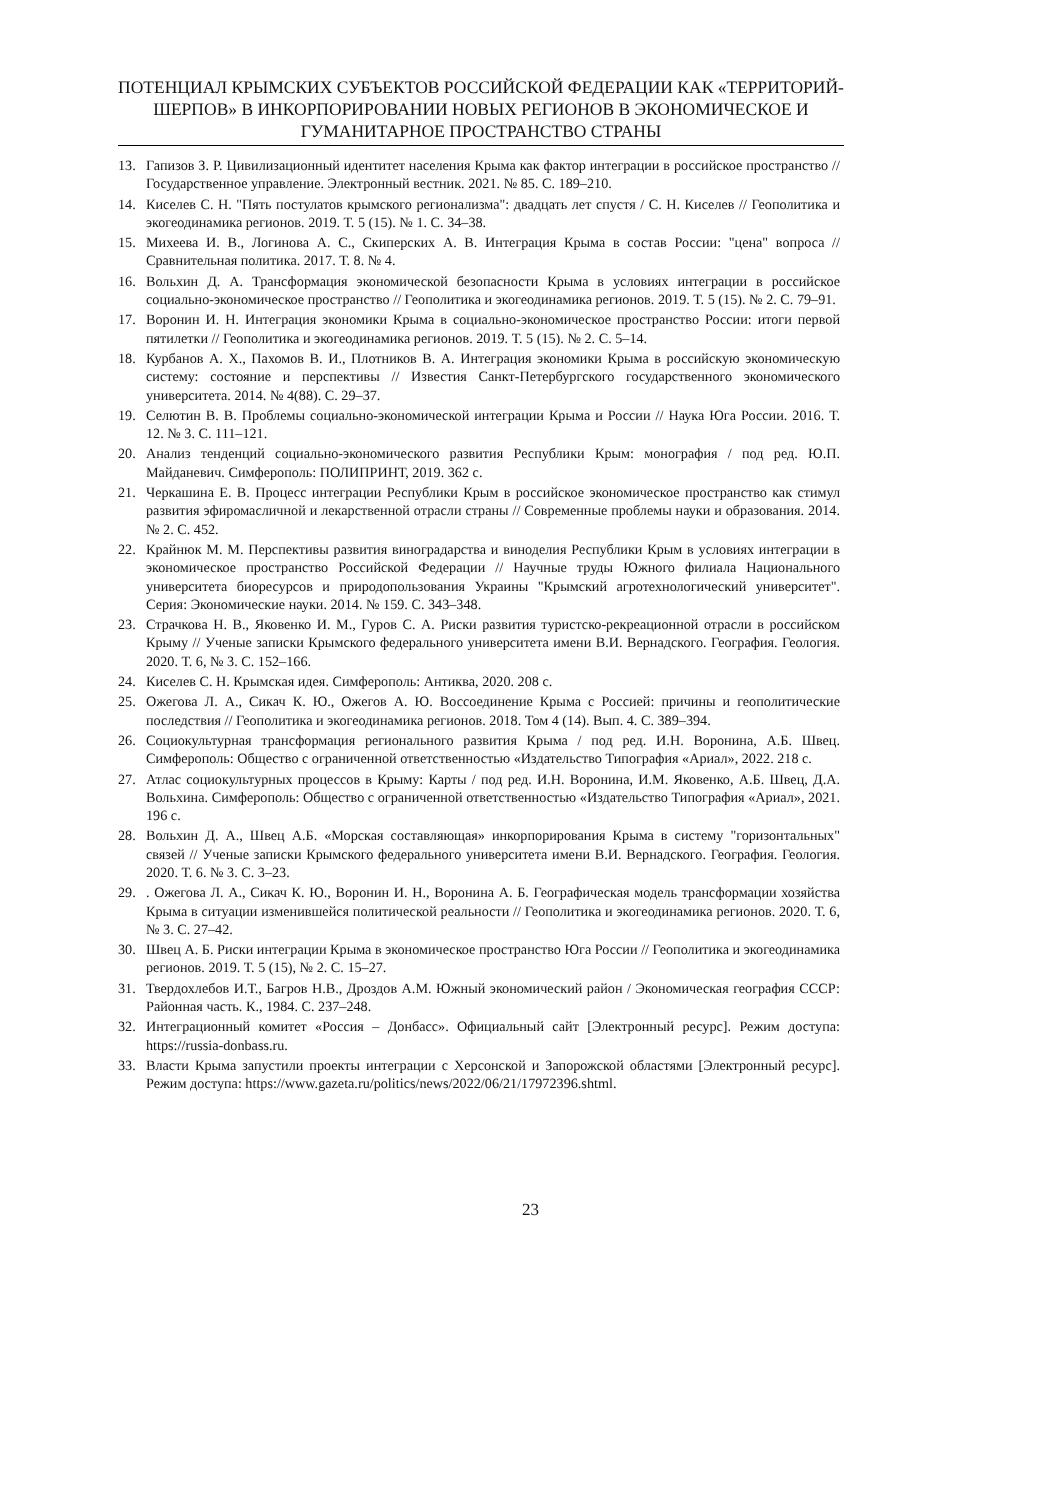ПОТЕНЦИАЛ КРЫМСКИХ СУБЪЕКТОВ РОССИЙСКОЙ ФЕДЕРАЦИИ КАК «ТЕРРИТОРИЙ-ШЕРПОВ» В ИНКОРПОРИРОВАНИИ НОВЫХ РЕГИОНОВ В ЭКОНОМИЧЕСКОЕ И ГУМАНИТАРНОЕ ПРОСТРАНСТВО СТРАНЫ
13. Гапизов З. Р. Цивилизационный идентитет населения Крыма как фактор интеграции в российское пространство // Государственное управление. Электронный вестник. 2021. № 85. С. 189–210.
14. Киселев С. Н. "Пять постулатов крымского регионализма": двадцать лет спустя / С. Н. Киселев // Геополитика и экогеодинамика регионов. 2019. Т. 5 (15). № 1. С. 34–38.
15. Михеева И. В., Логинова А. С., Скиперских А. В. Интеграция Крыма в состав России: "цена" вопроса // Сравнительная политика. 2017. Т. 8. № 4.
16. Вольхин Д. А. Трансформация экономической безопасности Крыма в условиях интеграции в российское социально-экономическое пространство // Геополитика и экогеодинамика регионов. 2019. Т. 5 (15). № 2. С. 79–91.
17. Воронин И. Н. Интеграция экономики Крыма в социально-экономическое пространство России: итоги первой пятилетки // Геополитика и экогеодинамика регионов. 2019. Т. 5 (15). № 2. С. 5–14.
18. Курбанов А. Х., Пахомов В. И., Плотников В. А. Интеграция экономики Крыма в российскую экономическую систему: состояние и перспективы // Известия Санкт-Петербургского государственного экономического университета. 2014. № 4(88). С. 29–37.
19. Селютин В. В. Проблемы социально-экономической интеграции Крыма и России // Наука Юга России. 2016. Т. 12. № 3. С. 111–121.
20. Анализ тенденций социально-экономического развития Республики Крым: монография / под ред. Ю.П. Майданевич. Симферополь: ПОЛИПРИНТ, 2019. 362 с.
21. Черкашина Е. В. Процесс интеграции Республики Крым в российское экономическое пространство как стимул развития эфиромасличной и лекарственной отрасли страны // Современные проблемы науки и образования. 2014. № 2. С. 452.
22. Крайнюк М. М. Перспективы развития виноградарства и виноделия Республики Крым в условиях интеграции в экономическое пространство Российской Федерации // Научные труды Южного филиала Национального университета биоресурсов и природопользования Украины "Крымский агротехнологический университет". Серия: Экономические науки. 2014. № 159. С. 343–348.
23. Страчкова Н. В., Яковенко И. М., Гуров С. А. Риски развития туристско-рекреационной отрасли в российском Крыму // Ученые записки Крымского федерального университета имени В.И. Вернадского. География. Геология. 2020. Т. 6, № 3. С. 152–166.
24. Киселев С. Н. Крымская идея. Симферополь: Антиква, 2020. 208 с.
25. Ожегова Л. А., Сикач К. Ю., Ожегов А. Ю. Воссоединение Крыма с Россией: причины и геополитические последствия // Геополитика и экогеодинамика регионов. 2018. Том 4 (14). Вып. 4. С. 389–394.
26. Социокультурная трансформация регионального развития Крыма / под ред. И.Н. Воронина, А.Б. Швец. Симферополь: Общество с ограниченной ответственностью «Издательство Типография «Ариал», 2022. 218 с.
27. Атлас социокультурных процессов в Крыму: Карты / под ред. И.Н. Воронина, И.М. Яковенко, А.Б. Швец, Д.А. Вольхина. Симферополь: Общество с ограниченной ответственностью «Издательство Типография «Ариал», 2021. 196 с.
28. Вольхин Д. А., Швец А.Б. «Морская составляющая» инкорпорирования Крыма в систему "горизонтальных" связей // Ученые записки Крымского федерального университета имени В.И. Вернадского. География. Геология. 2020. Т. 6. № 3. С. 3–23.
29.. Ожегова Л. А., Сикач К. Ю., Воронин И. Н., Воронина А. Б. Географическая модель трансформации хозяйства Крыма в ситуации изменившейся политической реальности // Геополитика и экогеодинамика регионов. 2020. Т. 6, № 3. С. 27–42.
30. Швец А. Б. Риски интеграции Крыма в экономическое пространство Юга России // Геополитика и экогеодинамика регионов. 2019. Т. 5 (15), № 2. С. 15–27.
31. Твердохлебов И.Т., Багров Н.В., Дроздов А.М. Южный экономический район / Экономическая география СССР: Районная часть. К., 1984. С. 237–248.
32. Интеграционный комитет «Россия – Донбасс». Официальный сайт [Электронный ресурс]. Режим доступа: https://russia-donbass.ru.
33. Власти Крыма запустили проекты интеграции с Херсонской и Запорожской областями [Электронный ресурс]. Режим доступа: https://www.gazeta.ru/politics/news/2022/06/21/17972396.shtml.
23